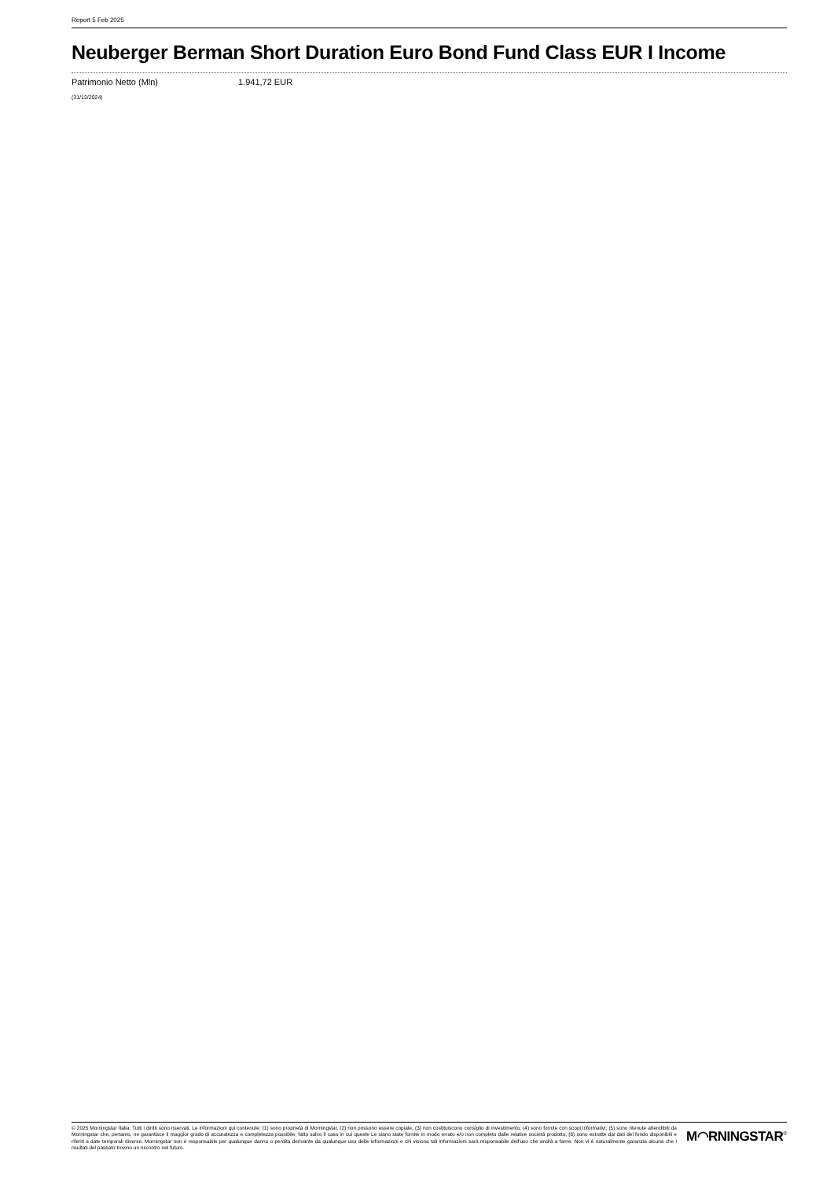Report 5 Feb 2025
Neuberger Berman Short Duration Euro Bond Fund Class EUR I Income
Patrimonio Netto (Mln) 1.941,72 EUR
(31/12/2024)
© 2025 Morningstar Italia. Tutti i diritti sono riservati. Le informazioni qui contenute: (1) sono proprietà di Morningstar, (2) non possono essere copiate, (3) non costituiscono consiglio di investimento; (4) sono fornite con scopi informativi; (5) sono ritenute attendibili da Morningstar che, pertanto, ne garantisce il maggior grado di accuratezza e completezza possibile, fatto salvo il caso in cui queste Le siano state fornite in modo errato e/o non completo dalle relative società prodotto; (6) sono estratte dai dati del fondo disponibili e riferiti a date temporali diverse. Morningstar non è responsabile per qualunque danno o perdita derivante da qualunque uso delle informazioni e chi visiona tali informazioni sarà responsabile dell'uso che andrà a farne. Non vi è naturalmente garanzia alcuna che i risultati del passato trovino un riscontro nel futuro.
M◠RNINGSTAR<sup>®</sup>